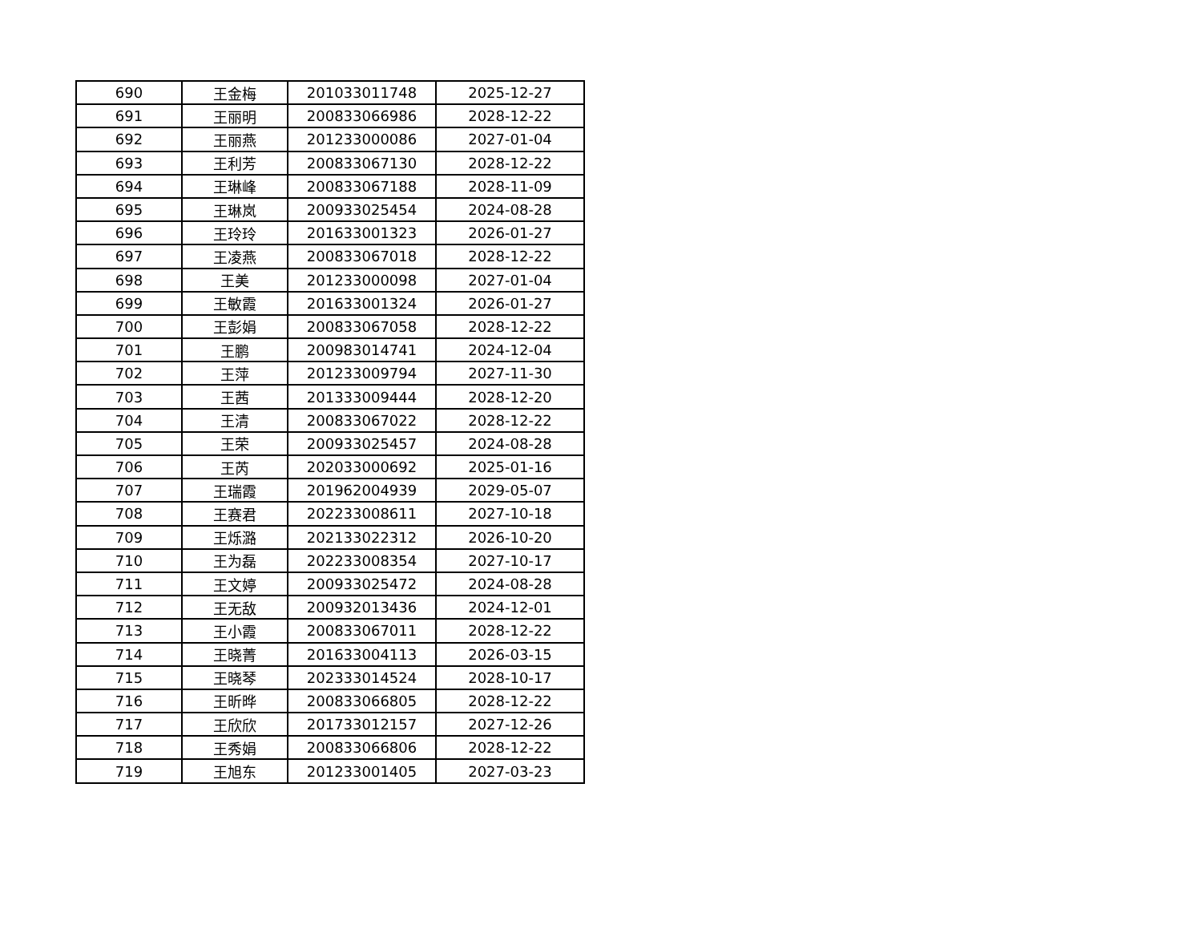| 690 | 王金梅 | 201033011748 | 2025-12-27 |
| 691 | 王丽明 | 200833066986 | 2028-12-22 |
| 692 | 王丽燕 | 201233000086 | 2027-01-04 |
| 693 | 王利芳 | 200833067130 | 2028-12-22 |
| 694 | 王琳峰 | 200833067188 | 2028-11-09 |
| 695 | 王琳岚 | 200933025454 | 2024-08-28 |
| 696 | 王玲玲 | 201633001323 | 2026-01-27 |
| 697 | 王凌燕 | 200833067018 | 2028-12-22 |
| 698 | 王美 | 201233000098 | 2027-01-04 |
| 699 | 王敏霞 | 201633001324 | 2026-01-27 |
| 700 | 王彭娟 | 200833067058 | 2028-12-22 |
| 701 | 王鹏 | 200983014741 | 2024-12-04 |
| 702 | 王萍 | 201233009794 | 2027-11-30 |
| 703 | 王茜 | 201333009444 | 2028-12-20 |
| 704 | 王清 | 200833067022 | 2028-12-22 |
| 705 | 王荣 | 200933025457 | 2024-08-28 |
| 706 | 王芮 | 202033000692 | 2025-01-16 |
| 707 | 王瑞霞 | 201962004939 | 2029-05-07 |
| 708 | 王赛君 | 202233008611 | 2027-10-18 |
| 709 | 王烁潞 | 202133022312 | 2026-10-20 |
| 710 | 王为磊 | 202233008354 | 2027-10-17 |
| 711 | 王文婷 | 200933025472 | 2024-08-28 |
| 712 | 王无敌 | 200932013436 | 2024-12-01 |
| 713 | 王小霞 | 200833067011 | 2028-12-22 |
| 714 | 王晓菁 | 201633004113 | 2026-03-15 |
| 715 | 王晓琴 | 202333014524 | 2028-10-17 |
| 716 | 王昕晔 | 200833066805 | 2028-12-22 |
| 717 | 王欣欣 | 201733012157 | 2027-12-26 |
| 718 | 王秀娟 | 200833066806 | 2028-12-22 |
| 719 | 王旭东 | 201233001405 | 2027-03-23 |